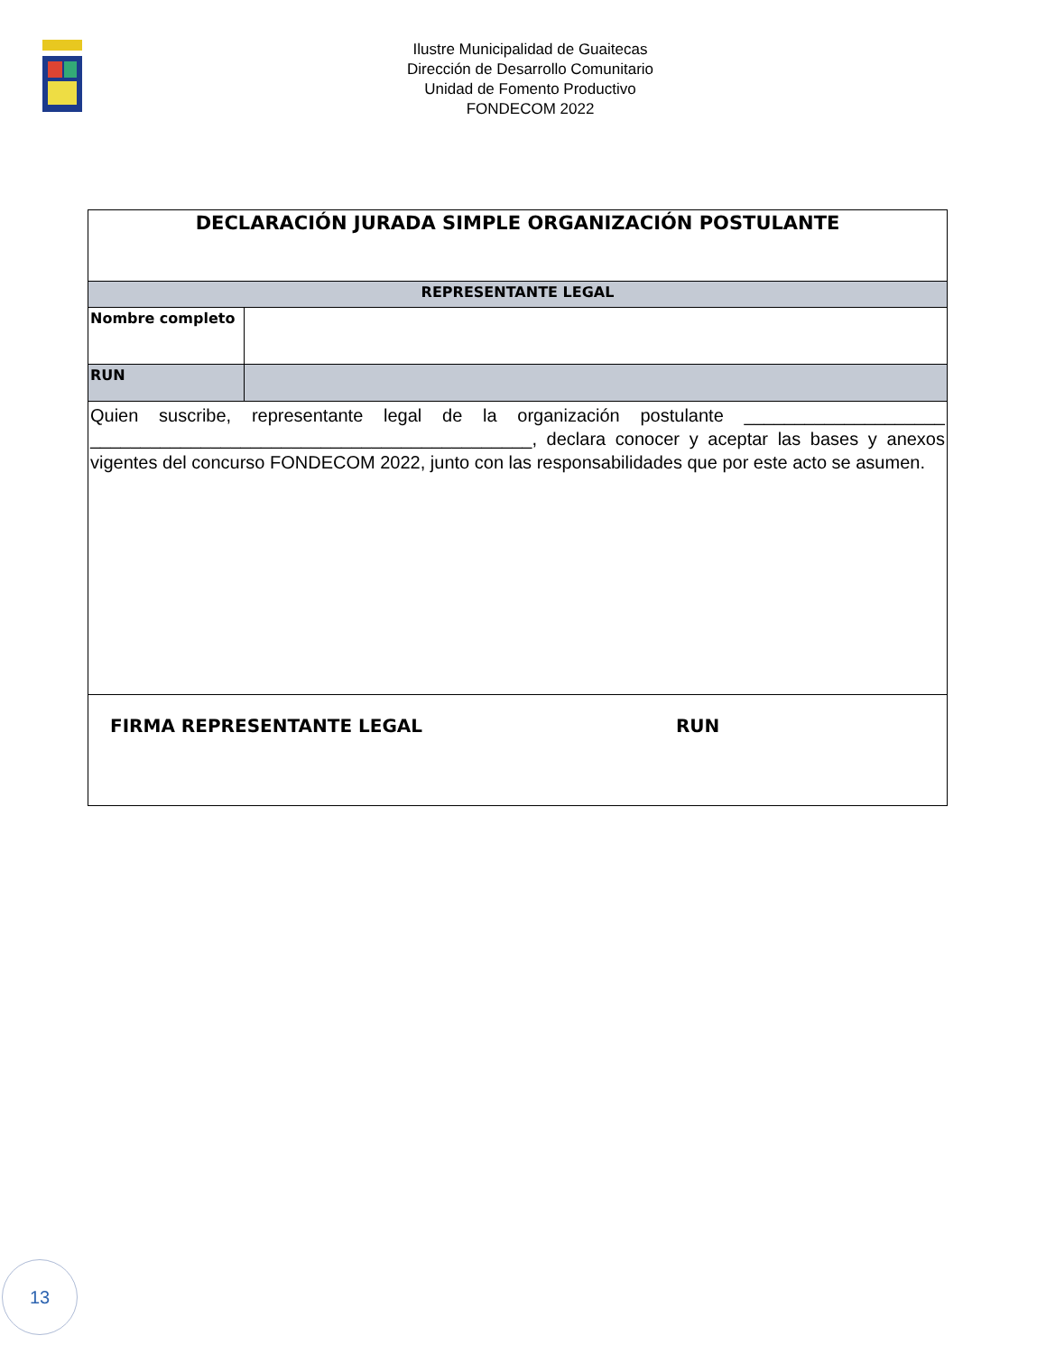Ilustre Municipalidad de Guaitecas
Dirección de Desarrollo Comunitario
Unidad de Fomento Productivo
FONDECOM 2022
| DECLARACIÓN JURADA SIMPLE ORGANIZACIÓN POSTULANTE | |
| REPRESENTANTE LEGAL | |
| Nombre completo | |
| RUN | |
| Quien suscribe, representante legal de la organización postulante ____________________ ____________________________________________, declara conocer y aceptar las bases y anexos vigentes del concurso FONDECOM 2022, junto con las responsabilidades que por este acto se asumen. | |
| FIRMA REPRESENTANTE LEGAL RUN | |
13